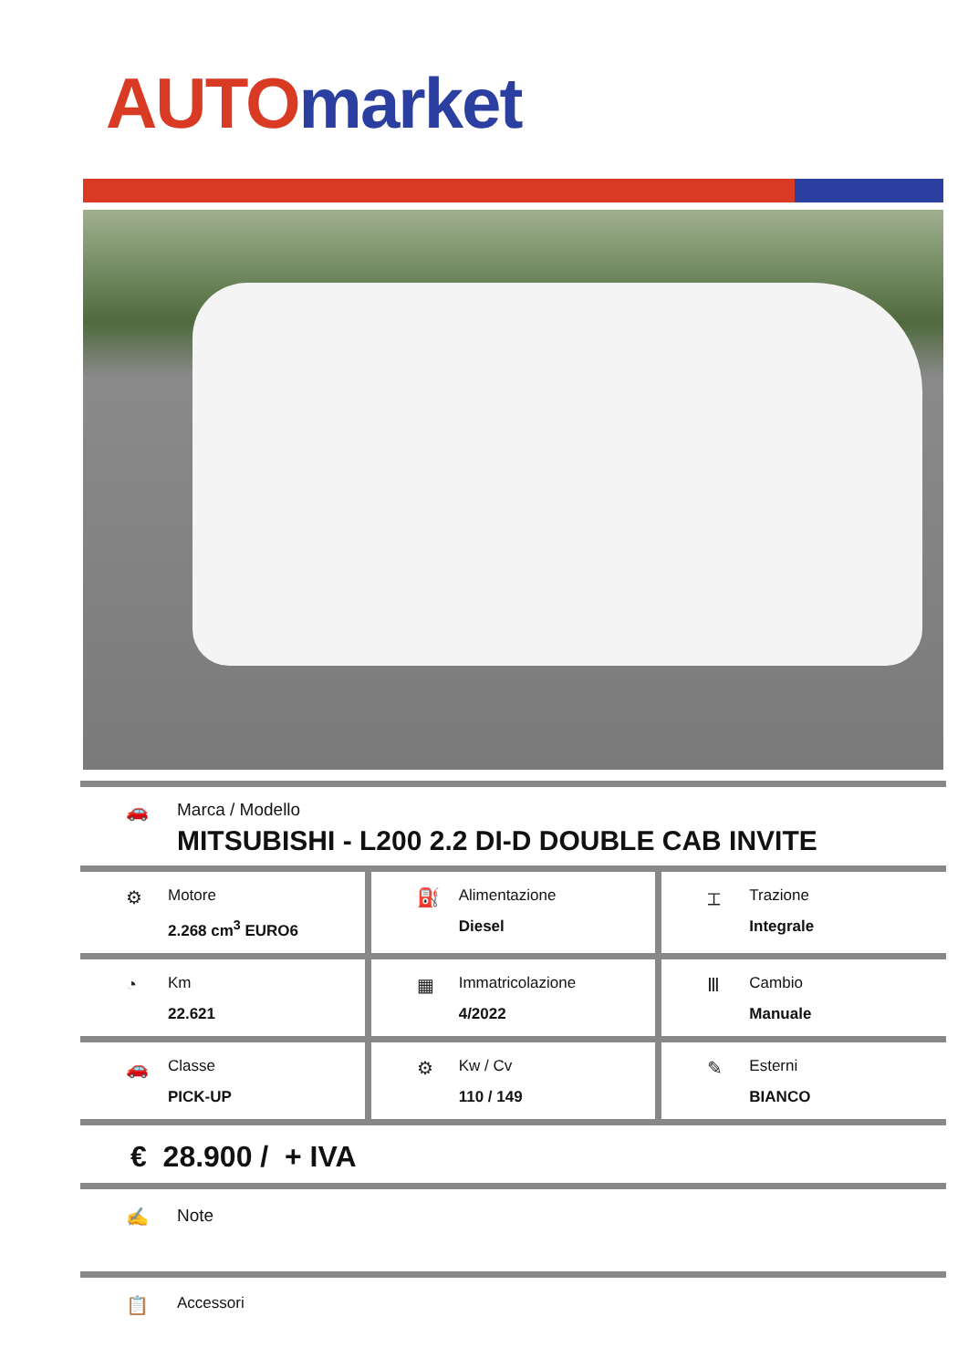AUTO market
🚗 Marca / Modello
MITSUBISHI - L200 2.2 DI-D DOUBLE CAB INVITE
⚙
Motore
2.268 cm<sup>3</sup> EURO6
⛽
Alimentazione
Diesel
⌶
Trazione
Integrale
◔
Km
22.621
▦
Immatricolazione
4/2022
Ⅲ
Cambio
Manuale
🚗
Classe
PICK-UP
⚙
Kw / Cv
110 / 149
✎
Esterni
BIANCO
€ 28.900 / + IVA
✍ Note
📋 Accessori